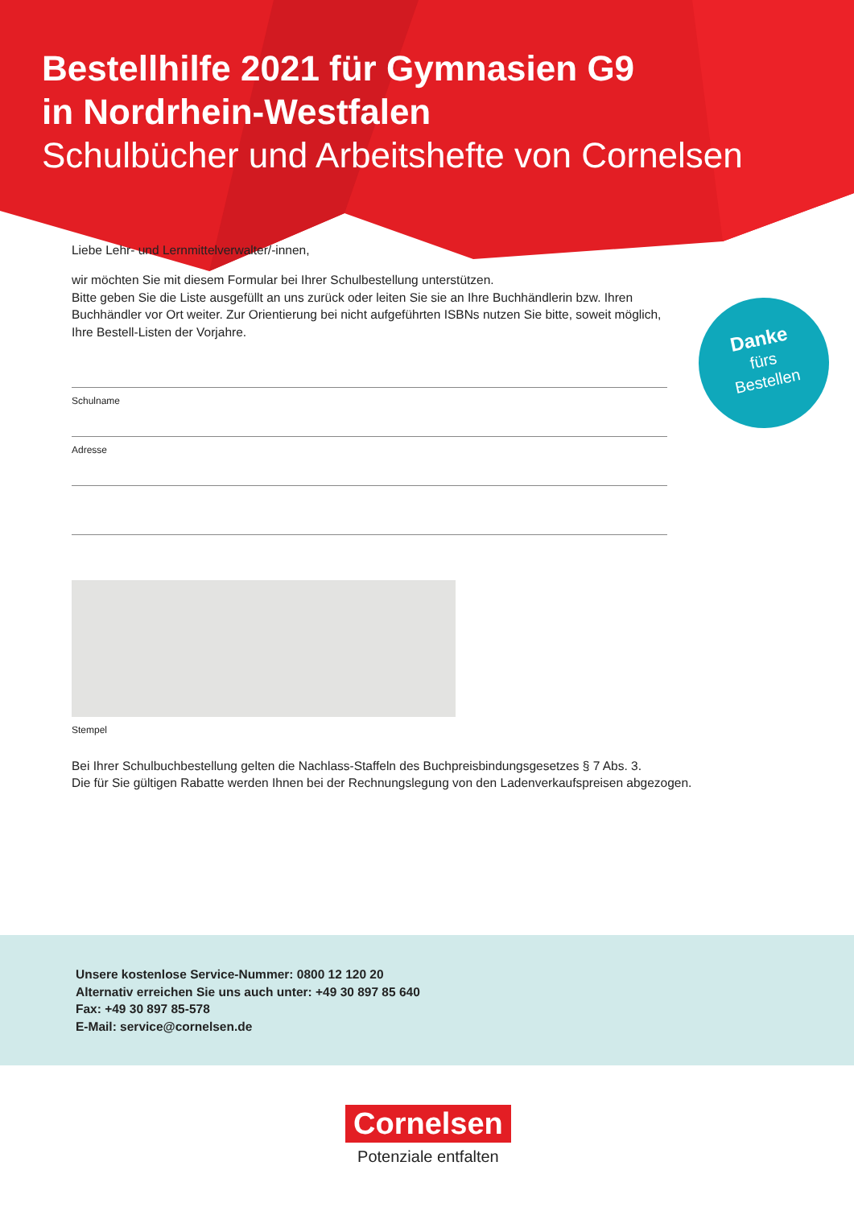Bestellhilfe 2021 für Gymnasien G9
in Nordrhein-Westfalen
Schulbücher und Arbeitshefte von Cornelsen
Danke
fürs
Bestellen
Liebe Lehr- und Lernmittelverwalter/-innen,
wir möchten Sie mit diesem Formular bei Ihrer Schulbestellung unterstützen.
Bitte geben Sie die Liste ausgefüllt an uns zurück oder leiten Sie sie an Ihre Buchhändlerin bzw. Ihren Buchhändler vor Ort weiter. Zur Orientierung bei nicht aufgeführten ISBNs nutzen Sie bitte, soweit möglich, Ihre Bestell-Listen der Vorjahre.
Schulname
Adresse
Stempel
Bei Ihrer Schulbuchbestellung gelten die Nachlass-Staffeln des Buchpreisbindungsgesetzes § 7 Abs. 3.
Die für Sie gültigen Rabatte werden Ihnen bei der Rechnungslegung von den Ladenverkaufspreisen abgezogen.
Unsere kostenlose Service-Nummer: 0800 12 120 20
Alternativ erreichen Sie uns auch unter: +49 30 897 85 640
Fax: +49 30 897 85-578
E-Mail: service@cornelsen.de
Cornelsen
Potenziale entfalten